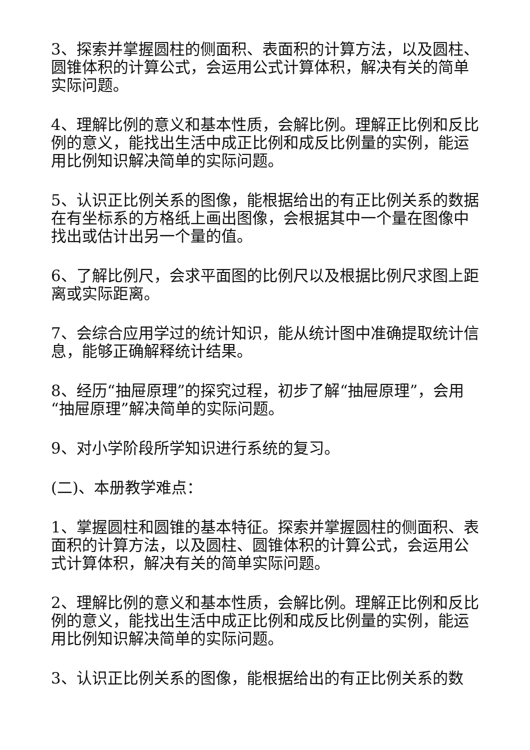3、探索并掌握圆柱的侧面积、表面积的计算方法，以及圆柱、圆锥体积的计算公式，会运用公式计算体积，解决有关的简单实际问题。
4、理解比例的意义和基本性质，会解比例。理解正比例和反比例的意义，能找出生活中成正比例和成反比例量的实例，能运用比例知识解决简单的实际问题。
5、认识正比例关系的图像，能根据给出的有正比例关系的数据在有坐标系的方格纸上画出图像，会根据其中一个量在图像中找出或估计出另一个量的值。
6、了解比例尺，会求平面图的比例尺以及根据比例尺求图上距离或实际距离。
7、会综合应用学过的统计知识，能从统计图中准确提取统计信息，能够正确解释统计结果。
8、经历“抽屉原理”的探究过程，初步了解“抽屉原理”，会用“抽屉原理”解决简单的实际问题。
9、对小学阶段所学知识进行系统的复习。
(二)、本册教学难点：
1、掌握圆柱和圆锥的基本特征。探索并掌握圆柱的侧面积、表面积的计算方法，以及圆柱、圆锥体积的计算公式，会运用公式计算体积，解决有关的简单实际问题。
2、理解比例的意义和基本性质，会解比例。理解正比例和反比例的意义，能找出生活中成正比例和成反比例量的实例，能运用比例知识解决简单的实际问题。
3、认识正比例关系的图像，能根据给出的有正比例关系的数